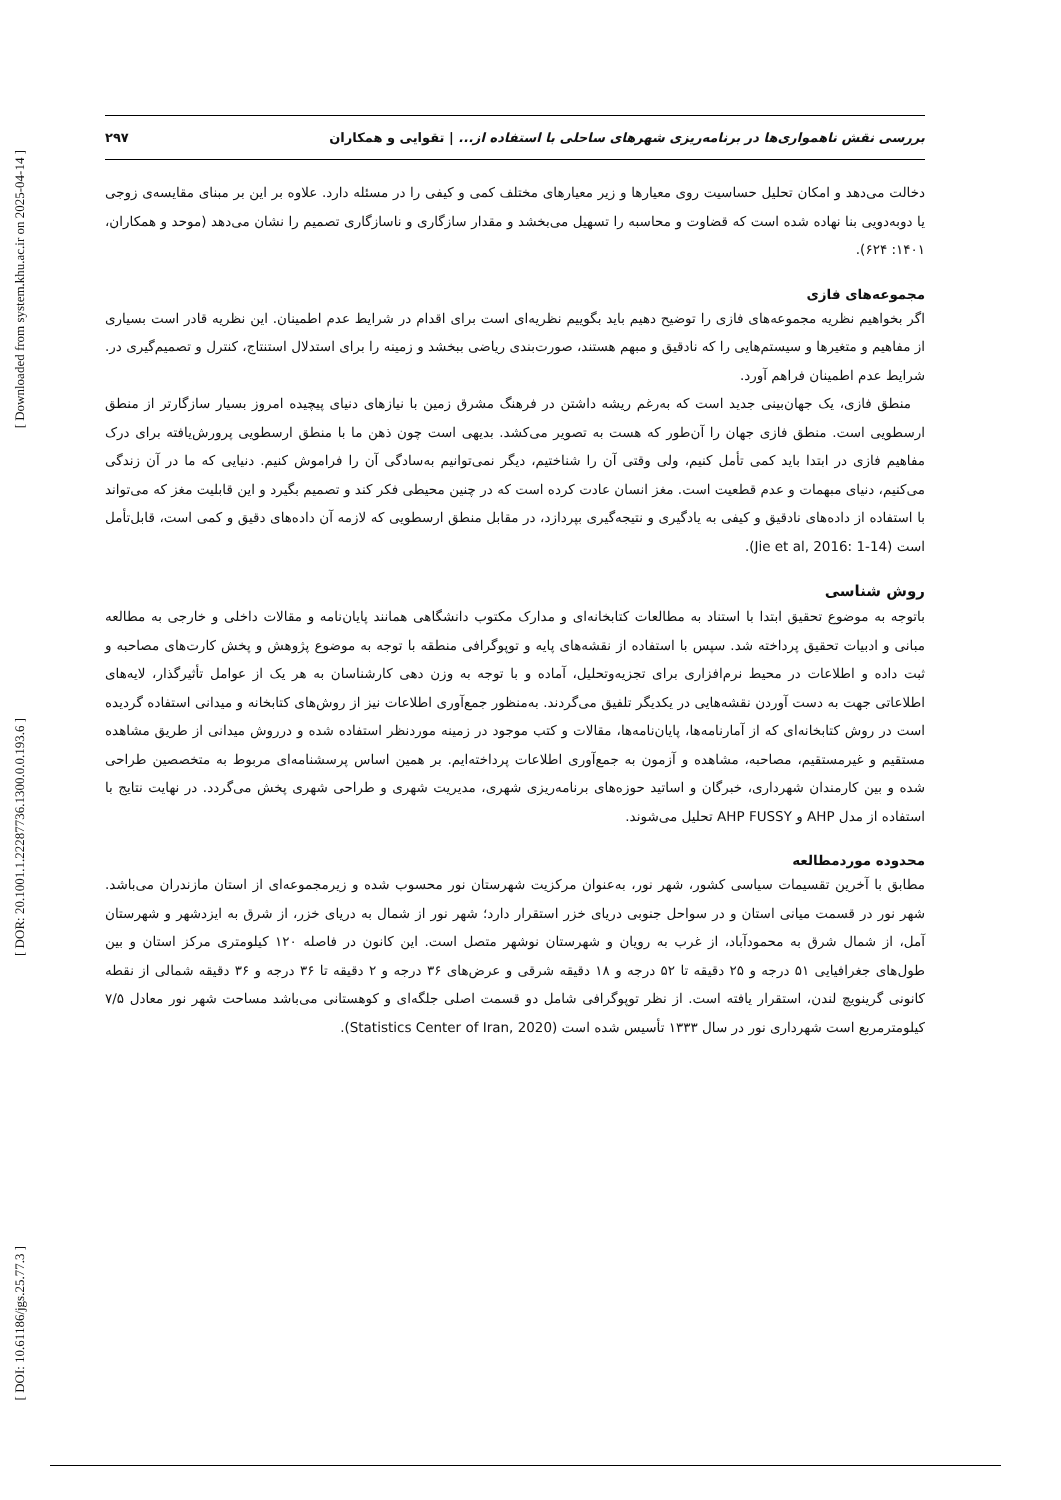[ Downloaded from system.khu.ac.ir on 2025-04-14 ]
[ DOR: 20.1001.1.22287736.1300.0.0.193.6 ]
[ DOI: 10.61186/jgs.25.77.3 ]
بررسی نقش ناهمواری‌ها در برنامه‌ریزی شهرهای ساحلی با استفاده از... | تقوایی و همکاران ۲۹۷
دخالت می‌دهد و امکان تحلیل حساسیت روی معیارها و زیر معیارهای مختلف کمی و کیفی را در مسئله دارد. علاوه بر این بر مبنای مقایسه‌ی زوجی یا دوبه‌دویی بنا نهاده شده است که قضاوت و محاسبه را تسهیل می‌بخشد و مقدار سازگاری و ناسازگاری تصمیم را نشان می‌دهد (موحد و همکاران، ۱۴۰۱: ۶۲۴).
مجموعه‌های فازی
اگر بخواهیم نظریه مجموعه‌های فازی را توضیح دهیم باید بگوییم نظریه‌ای است برای اقدام در شرایط عدم اطمینان. این نظریه قادر است بسیاری از مفاهیم و متغیرها و سیستم‌هایی را که نادقیق و مبهم هستند، صورت‌بندی ریاضی ببخشد و زمینه را برای استدلال استنتاج، کنترل و تصمیم‌گیری در. شرایط عدم اطمینان فراهم آورد.
منطق فازی، یک جهان‌بینی جدید است که به‌رغم ریشه داشتن در فرهنگ مشرق زمین با نیازهای دنیای پیچیده امروز بسیار سازگارتر از منطق ارسطویی است. منطق فازی جهان را آن‌طور که هست به تصویر می‌کشد. بدیهی است چون ذهن ما با منطق ارسطویی پرورش‌یافته برای درک مفاهیم فازی در ابتدا باید کمی تأمل کنیم، ولی وقتی آن را شناختیم، دیگر نمی‌توانیم به‌سادگی آن را فراموش کنیم. دنیایی که ما در آن زندگی می‌کنیم، دنیای مبهمات و عدم قطعیت است. مغز انسان عادت کرده است که در چنین محیطی فکر کند و تصمیم بگیرد و این قابلیت مغز که می‌تواند با استفاده از داده‌های نادقیق و کیفی به یادگیری و نتیجه‌گیری بپردازد، در مقابل منطق ارسطویی که لازمه آن داده‌های دقیق و کمی است، قابل‌تأمل است (Jie et al, 2016: 1-14).
روش شناسی
باتوجه به موضوع تحقیق ابتدا با استناد به مطالعات کتابخانه‌ای و مدارک مکتوب دانشگاهی همانند پایان‌نامه و مقالات داخلی و خارجی به مطالعه مبانی و ادبیات تحقیق پرداخته شد. سپس با استفاده از نقشه‌های پایه و توپوگرافی منطقه با توجه به موضوع پژوهش و پخش کارت‌های مصاحبه و ثبت داده و اطلاعات در محیط نرم‌افزاری برای تجزیه‌وتحلیل، آماده و با توجه به وزن دهی کارشناسان به هر یک از عوامل تأثیرگذار، لایه‌های اطلاعاتی جهت به دست آوردن نقشه‌هایی در یکدیگر تلفیق می‌گردند. به‌منظور جمع‌آوری اطلاعات نیز از روش‌های کتابخانه و میدانی استفاده گردیده است در روش کتابخانه‌ای که از آمارنامه‌ها، پایان‌نامه‌ها، مقالات و کتب موجود در زمینه موردنظر استفاده شده و درروش میدانی از طریق مشاهده مستقیم و غیرمستقیم، مصاحبه، مشاهده و آزمون به جمع‌آوری اطلاعات پرداخته‌ایم. بر همین اساس پرسشنامه‌ای مربوط به متخصصین طراحی شده و بین کارمندان شهرداری، خبرگان و اساتید حوزه‌های برنامه‌ریزی شهری، مدیریت شهری و طراحی شهری پخش می‌گردد. در نهایت نتایج با استفاده از مدل AHP و AHP FUSSY تحلیل می‌شوند.
محدوده موردمطالعه
مطابق با آخرین تقسیمات سیاسی کشور، شهر نور، به‌عنوان مرکزیت شهرستان نور محسوب شده و زیرمجموعه‌ای از استان مازندران می‌باشد. شهر نور در قسمت میانی استان و در سواحل جنوبی دریای خزر استقرار دارد؛ شهر نور از شمال به دریای خزر، از شرق به ایزدشهر و شهرستان آمل، از شمال شرق به محمودآباد، از غرب به رویان و شهرستان نوشهر متصل است. این کانون در فاصله ۱۲۰ کیلومتری مرکز استان و بین طول‌های جغرافیایی ۵۱ درجه و ۲۵ دقیقه تا ۵۲ درجه و ۱۸ دقیقه شرقی و عرض‌های ۳۶ درجه و ۲ دقیقه تا ۳۶ درجه و ۳۶ دقیقه شمالی از نقطه کانونی گرینویچ لندن، استقرار یافته است. از نظر توپوگرافی شامل دو قسمت اصلی جلگه‌ای و کوهستانی می‌باشد مساحت شهر نور معادل ۷/۵ کیلومترمربع است شهرداری نور در سال ۱۳۳۳ تأسیس شده است (Statistics Center of Iran, 2020).